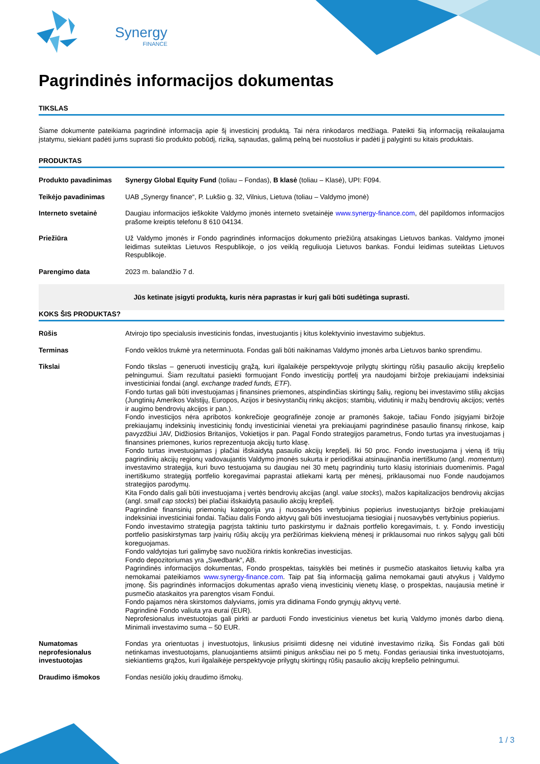Synergy
FINANCE
Pagrindinės informacijos dokumentas
TIKSLAS
Šiame dokumente pateikiama pagrindinė informacija apie šį investicinį produktą. Tai nėra rinkodaros medžiaga. Pateikti šią informaciją reikalaujama įstatymu, siekiant padėti jums suprasti šio produkto pobūdį, riziką, sąnaudas, galimą pelną bei nuostolius ir padėti jį palyginti su kitais produktais.
PRODUKTAS
| Produkto pavadinimas | Synergy Global Equity Fund (toliau – Fondas), B klasė (toliau – Klasė), UPI: F094. |
| Teikėjo pavadinimas | UAB „Synergy finance“, P. Lukšio g. 32, Vilnius, Lietuva (toliau – Valdymo įmonė) |
| Interneto svetainė | Daugiau informacijos ieškokite Valdymo įmonės interneto svetainėje www.synergy-finance.com , dėl papildomos informacijos prašome kreiptis telefonu 8 610 04134. |
| Priežiūra | Už Valdymo įmonės ir Fondo pagrindinės informacijos dokumento priežiūrą atsakingas Lietuvos bankas. Valdymo įmonei leidimas suteiktas Lietuvos Respublikoje, o jos veiklą reguliuoja Lietuvos bankas. Fondui leidimas suteiktas Lietuvos Respublikoje. |
| Parengimo data | 2023 m. balandžio 7 d. |
Jūs ketinate įsigyti produktą, kuris nėra paprastas ir kurį gali būti sudėtinga suprasti.
KOKS ŠIS PRODUKTAS?
| Rūšis | Atvirojo tipo specialusis investicinis fondas, investuojantis į kitus kolektyvinio investavimo subjektus. |
| Terminas | Fondo veiklos trukmė yra neterminuota. Fondas gali būti naikinamas Valdymo įmonės arba Lietuvos banko sprendimu. |
| Tikslai | Fondo tikslas – generuoti investicijų grąžą, kuri ilgalaikėje perspektyvoje prilygtų skirtingų rūšių pasaulio akcijų krepšelio pelningumui. Šiam rezultatui pasiekti formuojant Fondo investicijų portfelį yra naudojami biržoje prekiaujami indeksiniai investiciniai fondai (angl. exchange traded funds, ETF ). Fondo turtas gali būti investuojamas į finansines priemones, atspindinčias skirtingų šalių, regionų bei investavimo stilių akcijas (Jungtinių Amerikos Valstijų, Europos, Azijos ir besivystančių rinkų akcijos; stambių, vidutinių ir mažų bendrovių akcijos; vertės ir augimo bendrovių akcijos ir pan.). Fondo investicijos nėra apribotos konkrečioje geografinėje zonoje ar pramonės šakoje, tačiau Fondo įsigyjami biržoje prekiaujamų indeksinių investicinių fondų investiciniai vienetai yra prekiaujami pagrindinėse pasaulio finansų rinkose, kaip pavyzdžiui JAV, Didžiosios Britanijos, Vokietijos ir pan. Pagal Fondo strategijos parametrus, Fondo turtas yra investuojamas į finansines priemones, kurios reprezentuoja akcijų turto klasę. Fondo turtas investuojamas į plačiai išskaidytą pasaulio akcijų krepšelį. Iki 50 proc. Fondo investuojama į vieną iš trijų pagrindinių akcijų regionų vadovaujantis Valdymo įmonės sukurta ir periodiškai atsinaujinančia inertiškumo (angl. momentum ) investavimo strategija, kuri buvo testuojama su daugiau nei 30 metų pagrindinių turto klasių istoriniais duomenimis. Pagal inertiškumo strategiją portfelio koregavimai paprastai atliekami kartą per mėnesį, priklausomai nuo Fonde naudojamos strategijos parodymų. Kita Fondo dalis gali būti investuojama į vertės bendrovių akcijas (angl. value stocks ), mažos kapitalizacijos bendrovių akcijas (angl. small cap stocks ) bei plačiai išskaidytą pasaulio akcijų krepšelį. Pagrindinė finansinių priemonių kategorija yra į nuosavybės vertybinius popierius investuojantys biržoje prekiaujami indeksiniai investiciniai fondai. Tačiau dalis Fondo aktyvų gali būti investuojama tiesiogiai į nuosavybės vertybinius popierius. Fondo investavimo strategija pagrįsta taktiniu turto paskirstymu ir dažnais portfelio koregavimais, t. y. Fondo investicijų portfelio pasiskirstymas tarp įvairių rūšių akcijų yra peržiūrimas kiekvieną mėnesį ir priklausomai nuo rinkos sąlygų gali būti koreguojamas. Fondo valdytojas turi galimybę savo nuožiūra rinktis konkrečias investicijas. Fondo depozitoriumas yra „Swedbank“, AB. Pagrindinės informacijos dokumentas, Fondo prospektas, taisyklės bei metinės ir pusmečio ataskaitos lietuvių kalba yra nemokamai pateikiamos www.synergy-finance.com . Taip pat šią informaciją galima nemokamai gauti atvykus į Valdymo įmonę. Šis pagrindinės informacijos dokumentas aprašo vieną investicinių vienetų klasę, o prospektas, naujausia metinė ir pusmečio ataskaitos yra parengtos visam Fondui. Fondo pajamos nėra skirstomos dalyviams, jomis yra didinama Fondo grynųjų aktyvų vertė. Pagrindinė Fondo valiuta yra eurai (EUR). Neprofesionalus investuotojas gali pirkti ar parduoti Fondo investicinius vienetus bet kurią Valdymo įmonės darbo dieną. Minimali investavimo suma – 50 EUR. |
| Numatomas neprofesionalus investuotojas | Fondas yra orientuotas į investuotojus, linkusius prisiimti didesnę nei vidutinė investavimo riziką. Šis Fondas gali būti netinkamas investuotojams, planuojantiems atsiimti pinigus anksčiau nei po 5 metų. Fondas geriausiai tinka investuotojams, siekiantiems grąžos, kuri ilgalaikėje perspektyvoje prilygtų skirtingų rūšių pasaulio akcijų krepšelio pelningumui. |
| Draudimo išmokos | Fondas nesiūlo jokių draudimo išmokų. |
1 / 3